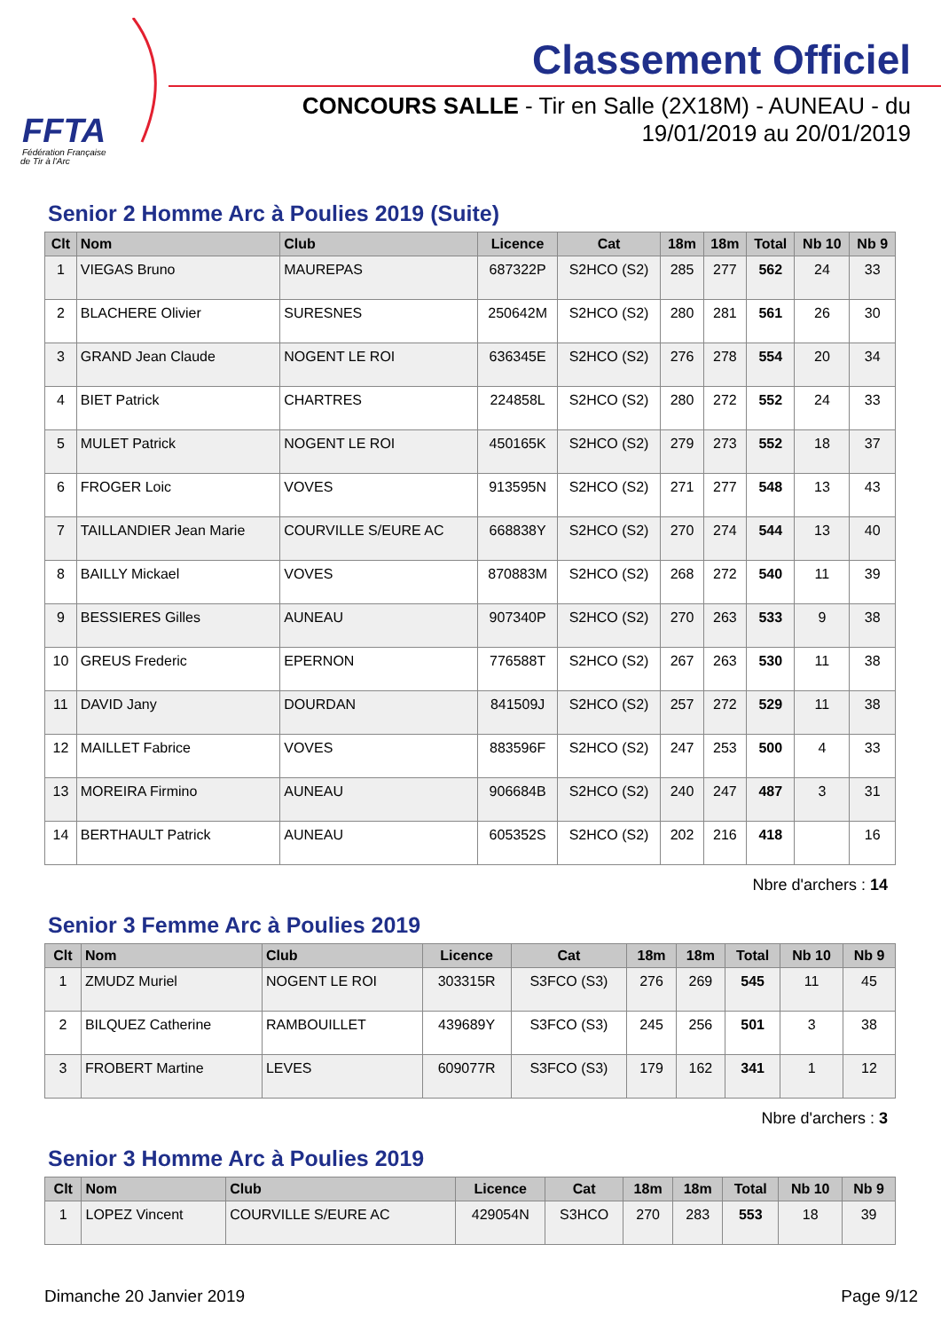FFTA
Fédération Française
de Tir à l'Arc
Classement Officiel
CONCOURS SALLE - Tir en Salle (2X18M) - AUNEAU - du
19/01/2019 au 20/01/2019
Senior 2 Homme Arc à Poulies 2019 (Suite)
| Clt | Nom | Club | Licence | Cat | 18m | 18m | Total | Nb 10 | Nb 9 |
| --- | --- | --- | --- | --- | --- | --- | --- | --- | --- |
| 1 | VIEGAS Bruno | MAUREPAS | 687322P | S2HCO (S2) | 285 | 277 | 562 | 24 | 33 |
| 2 | BLACHERE Olivier | SURESNES | 250642M | S2HCO (S2) | 280 | 281 | 561 | 26 | 30 |
| 3 | GRAND Jean Claude | NOGENT LE ROI | 636345E | S2HCO (S2) | 276 | 278 | 554 | 20 | 34 |
| 4 | BIET Patrick | CHARTRES | 224858L | S2HCO (S2) | 280 | 272 | 552 | 24 | 33 |
| 5 | MULET Patrick | NOGENT LE ROI | 450165K | S2HCO (S2) | 279 | 273 | 552 | 18 | 37 |
| 6 | FROGER Loic | VOVES | 913595N | S2HCO (S2) | 271 | 277 | 548 | 13 | 43 |
| 7 | TAILLANDIER Jean Marie | COURVILLE S/EURE AC | 668838Y | S2HCO (S2) | 270 | 274 | 544 | 13 | 40 |
| 8 | BAILLY Mickael | VOVES | 870883M | S2HCO (S2) | 268 | 272 | 540 | 11 | 39 |
| 9 | BESSIERES Gilles | AUNEAU | 907340P | S2HCO (S2) | 270 | 263 | 533 | 9 | 38 |
| 10 | GREUS Frederic | EPERNON | 776588T | S2HCO (S2) | 267 | 263 | 530 | 11 | 38 |
| 11 | DAVID Jany | DOURDAN | 841509J | S2HCO (S2) | 257 | 272 | 529 | 11 | 38 |
| 12 | MAILLET Fabrice | VOVES | 883596F | S2HCO (S2) | 247 | 253 | 500 | 4 | 33 |
| 13 | MOREIRA Firmino | AUNEAU | 906684B | S2HCO (S2) | 240 | 247 | 487 | 3 | 31 |
| 14 | BERTHAULT Patrick | AUNEAU | 605352S | S2HCO (S2) | 202 | 216 | 418 | | 16 |
Nbre d'archers : 14
Senior 3 Femme Arc à Poulies 2019
| Clt | Nom | Club | Licence | Cat | 18m | 18m | Total | Nb 10 | Nb 9 |
| --- | --- | --- | --- | --- | --- | --- | --- | --- | --- |
| 1 | ZMUDZ Muriel | NOGENT LE ROI | 303315R | S3FCO (S3) | 276 | 269 | 545 | 11 | 45 |
| 2 | BILQUEZ Catherine | RAMBOUILLET | 439689Y | S3FCO (S3) | 245 | 256 | 501 | 3 | 38 |
| 3 | FROBERT Martine | LEVES | 609077R | S3FCO (S3) | 179 | 162 | 341 | 1 | 12 |
Nbre d'archers : 3
Senior 3 Homme Arc à Poulies 2019
| Clt | Nom | Club | Licence | Cat | 18m | 18m | Total | Nb 10 | Nb 9 |
| --- | --- | --- | --- | --- | --- | --- | --- | --- | --- |
| 1 | LOPEZ Vincent | COURVILLE S/EURE AC | 429054N | S3HCO | 270 | 283 | 553 | 18 | 39 |
Dimanche 20 Janvier 2019 Page 9/12